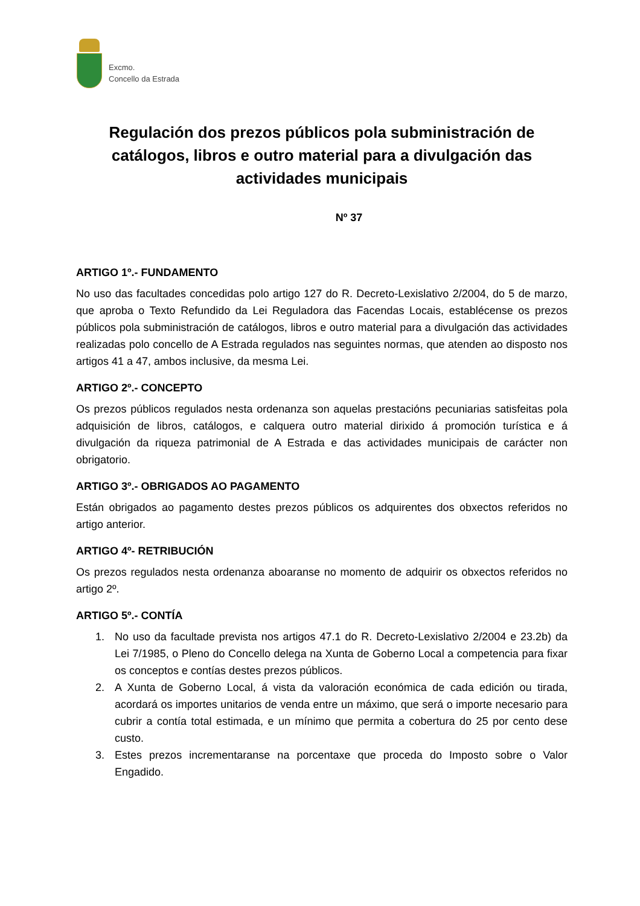Excmo.
Concello da Estrada
Regulación dos prezos públicos pola subministración de catálogos, libros e outro material para a divulgación das actividades municipais
Nº 37
ARTIGO 1º.- FUNDAMENTO
No uso das facultades concedidas polo artigo 127 do R. Decreto-Lexislativo 2/2004, do 5 de marzo, que aproba o Texto Refundido da Lei Reguladora das Facendas Locais, establécense os prezos públicos pola subministración de catálogos, libros e outro material para a divulgación das actividades realizadas polo concello de A Estrada regulados nas seguintes normas, que atenden ao disposto nos artigos 41 a 47, ambos inclusive, da mesma Lei.
ARTIGO 2º.- CONCEPTO
Os prezos públicos regulados nesta ordenanza son aquelas prestacións pecuniarias satisfeitas pola adquisición de libros, catálogos, e calquera outro material dirixido á promoción turística e á divulgación da riqueza patrimonial de A Estrada e das actividades municipais de carácter non obrigatorio.
ARTIGO 3º.- OBRIGADOS AO PAGAMENTO
Están obrigados ao pagamento destes prezos públicos os adquirentes dos obxectos referidos no artigo anterior.
ARTIGO 4º- RETRIBUCIÓN
Os prezos regulados nesta ordenanza aboaranse no momento de adquirir os obxectos referidos no artigo 2º.
ARTIGO 5º.- CONTÍA
1. No uso da facultade prevista nos artigos 47.1 do R. Decreto-Lexislativo 2/2004 e 23.2b) da Lei 7/1985, o Pleno do Concello delega na Xunta de Goberno Local a competencia para fixar os conceptos e contías destes prezos públicos.
2. A Xunta de Goberno Local, á vista da valoración económica de cada edición ou tirada, acordará os importes unitarios de venda entre un máximo, que será o importe necesario para cubrir a contía total estimada, e un mínimo que permita a cobertura do 25 por cento dese custo.
3. Estes prezos incrementaranse na porcentaxe que proceda do Imposto sobre o Valor Engadido.